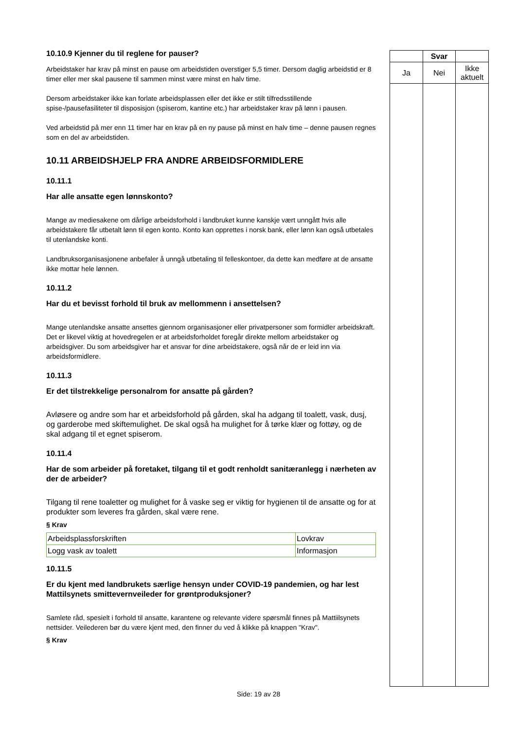10.10.9 Kjenner du til reglene for pauser?
Arbeidstaker har krav på minst en pause om arbeidstiden overstiger 5,5 timer. Dersom daglig arbeidstid er 8 timer eller mer skal pausene til sammen minst være minst en halv time.
Dersom arbeidstaker ikke kan forlate arbeidsplassen eller det ikke er stilt tilfredsstillende spise-/pausefasiliteter til disposisjon (spiserom, kantine etc.) har arbeidstaker krav på lønn i pausen.
Ved arbeidstid på mer enn 11 timer har en krav på en ny pause på minst en halv time – denne pausen regnes som en del av arbeidstiden.
10.11 ARBEIDSHJELP FRA ANDRE ARBEIDSFORMIDLERE
10.11.1
Har alle ansatte egen lønnskonto?
Mange av mediesakene om dårlige arbeidsforhold i landbruket kunne kanskje vært unngått hvis alle arbeidstakere får utbetalt lønn til egen konto. Konto kan opprettes i norsk bank, eller lønn kan også utbetales til utenlandske konti.
Landbruksorganisasjonene anbefaler å unngå utbetaling til felleskontoer, da dette kan medføre at de ansatte ikke mottar hele lønnen.
10.11.2
Har du et bevisst forhold til bruk av mellommenn i ansettelsen?
Mange utenlandske ansatte ansettes gjennom organisasjoner eller privatpersoner som formidler arbeidskraft. Det er likevel viktig at hovedregelen er at arbeidsforholdet foregår direkte mellom arbeidstaker og arbeidsgiver. Du som arbeidsgiver har et ansvar for dine arbeidstakere, også når de er leid inn via arbeidsformidlere.
10.11.3
Er det tilstrekkelige personalrom for ansatte på gården?
Avløsere og andre som har et arbeidsforhold på gården, skal ha adgang til toalett, vask, dusj, og garderobe med skiftemulighet. De skal også ha mulighet for å tørke klær og fottøy, og de skal adgang til et egnet spiserom.
10.11.4
Har de som arbeider på foretaket, tilgang til et godt renholdt sanitæranlegg i nærheten av der de arbeider?
Tilgang til rene toaletter og mulighet for å vaske seg er viktig for hygienen til de ansatte og for at produkter som leveres fra gården, skal være rene.
§ Krav
| Arbeidsplassforskriften | Lovkrav |
| Logg vask av toalett | Informasjon |
10.11.5
Er du kjent med landbrukets særlige hensyn under COVID-19 pandemien, og har lest Mattilsynets smittevernveileder for grøntproduksjoner?
Samlete råd, spesielt i forhold til ansatte, karantene og relevante videre spørsmål finnes på Mattiilsynets nettsider. Veilederen bør du være kjent med, den finner du ved å klikke på knappen "Krav".
§ Krav
| | Svar | |
| Ja | Nei | Ikke aktuelt |
Side: 19 av 28